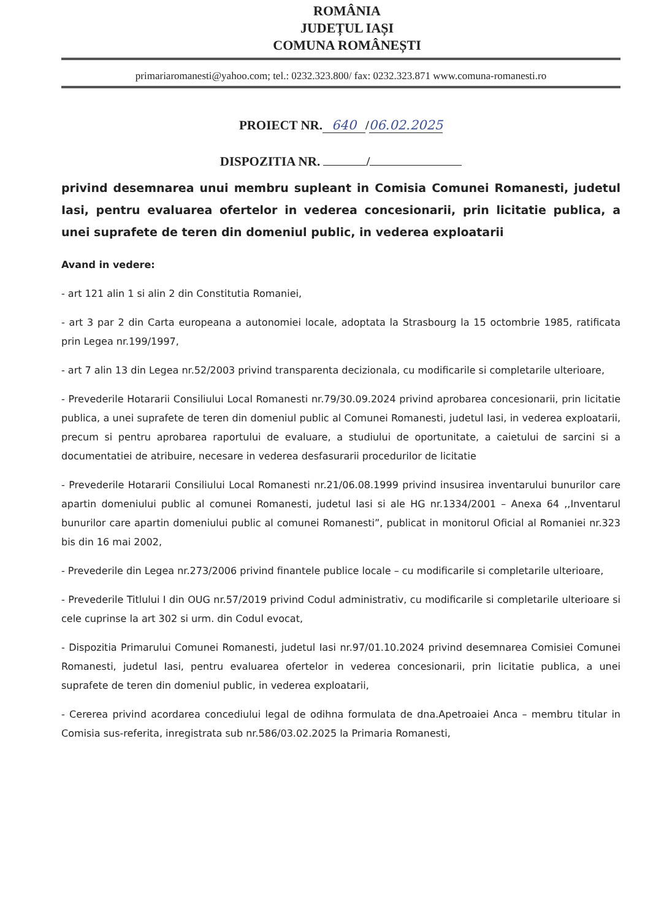ROMÂNIA
JUDEȚUL IAȘI
COMUNA ROMÂNEȘTI
primariaromanesti@yahoo.com; tel.: 0232.323.800/ fax: 0232.323.871 www.comuna-romanesti.ro
PROIECT NR. 640 / 06.02.2025
DISPOZITIA NR. /
privind desemnarea unui membru supleant in Comisia Comunei Romanesti, judetul Iasi, pentru evaluarea ofertelor in vederea concesionarii, prin licitatie publica, a unei suprafete de teren din domeniul public, in vederea exploatarii
Avand in vedere:
- art 121 alin 1 si alin 2 din Constitutia Romaniei,
- art 3 par 2 din Carta europeana a autonomiei locale, adoptata la Strasbourg la 15 octombrie 1985, ratificata prin Legea nr.199/1997,
- art 7 alin 13 din Legea nr.52/2003 privind transparenta decizionala, cu modificarile si completarile ulterioare,
- Prevederile Hotararii Consiliului Local Romanesti nr.79/30.09.2024 privind aprobarea concesionarii, prin licitatie publica, a unei suprafete de teren din domeniul public al Comunei Romanesti, judetul Iasi, in vederea exploatarii, precum si pentru aprobarea raportului de evaluare, a studiului de oportunitate, a caietului de sarcini si a documentatiei de atribuire, necesare in vederea desfasurarii procedurilor de licitatie
- Prevederile Hotararii Consiliului Local Romanesti nr.21/06.08.1999 privind insusirea inventarului bunurilor care apartin domeniului public al comunei Romanesti, judetul Iasi si ale HG nr.1334/2001 – Anexa 64 ,,Inventarul bunurilor care apartin domeniului public al comunei Romanesti”, publicat in monitorul Oficial al Romaniei nr.323 bis din 16 mai 2002,
- Prevederile din Legea nr.273/2006 privind finantele publice locale – cu modificarile si completarile ulterioare,
- Prevederile Titlului I din OUG nr.57/2019 privind Codul administrativ, cu modificarile si completarile ulterioare si cele cuprinse la art 302 si urm. din Codul evocat,
- Dispozitia Primarului Comunei Romanesti, judetul Iasi nr.97/01.10.2024 privind desemnarea Comisiei Comunei Romanesti, judetul Iasi, pentru evaluarea ofertelor in vederea concesionarii, prin licitatie publica, a unei suprafete de teren din domeniul public, in vederea exploatarii,
- Cererea privind acordarea concediului legal de odihna formulata de dna.Apetroaiei Anca – membru titular in Comisia sus-referita, inregistrata sub nr.586/03.02.2025 la Primaria Romanesti,